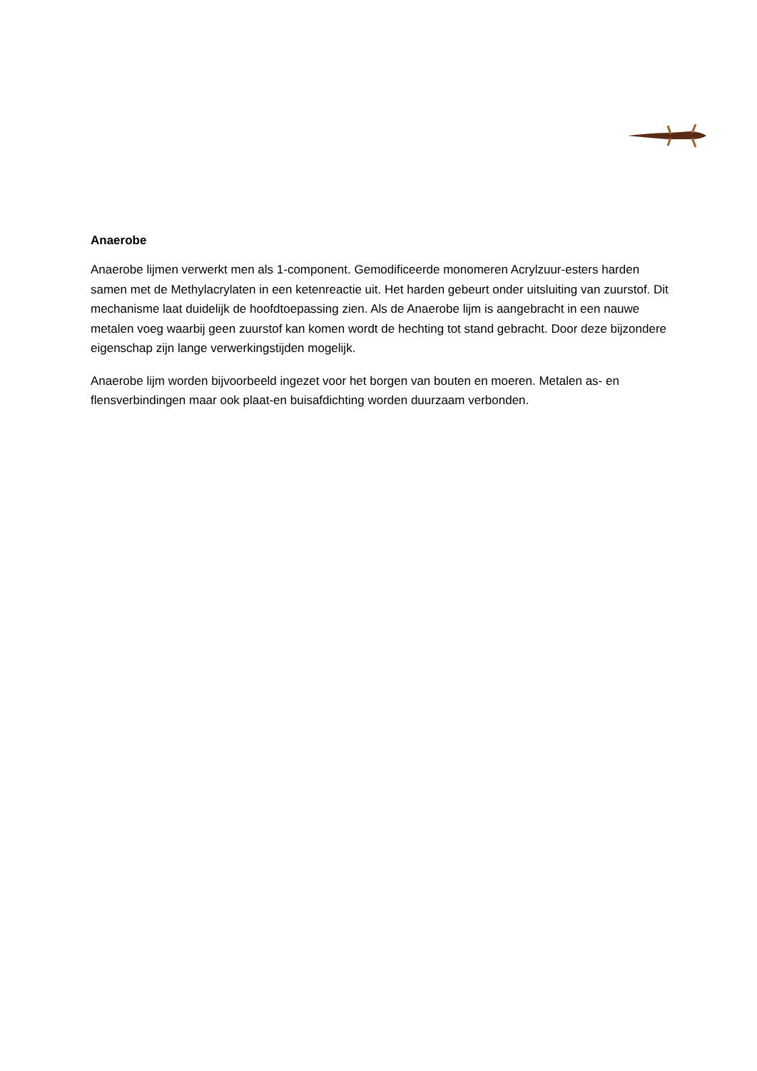Anaerobe
Anaerobe lijmen verwerkt men als 1-component. Gemodificeerde monomeren Acrylzuur-esters harden samen met de Methylacrylaten in een ketenreactie uit. Het harden gebeurt onder uitsluiting van zuurstof. Dit mechanisme laat duidelijk de hoofdtoepassing zien. Als de Anaerobe lijm is aangebracht in een nauwe metalen voeg waarbij geen zuurstof kan komen wordt de hechting tot stand gebracht. Door deze bijzondere eigenschap zijn lange verwerkingstijden mogelijk.
Anaerobe lijm worden bijvoorbeeld ingezet voor het borgen van bouten en moeren. Metalen as- en flensverbindingen maar ook plaat-en buisafdichting worden duurzaam verbonden.